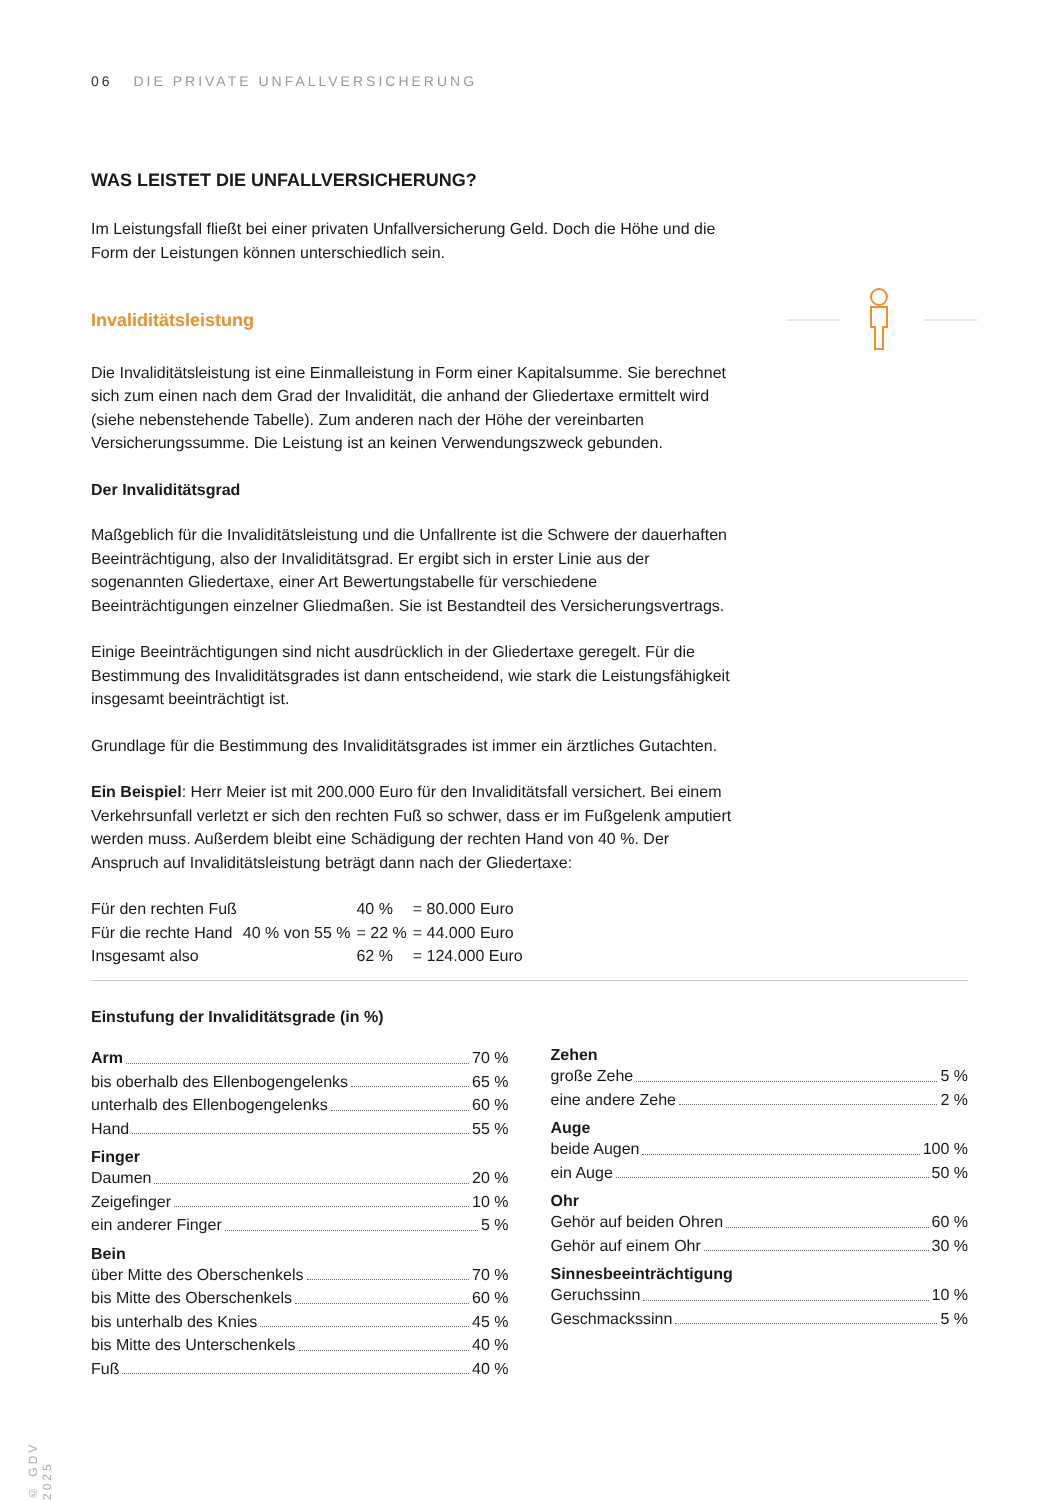06 DIE PRIVATE UNFALLVERSICHERUNG
WAS LEISTET DIE UNFALLVERSICHERUNG?
Im Leistungsfall fließt bei einer privaten Unfallversicherung Geld. Doch die Höhe und die Form der Leistungen können unterschiedlich sein.
Invaliditätsleistung
Die Invaliditätsleistung ist eine Einmalleistung in Form einer Kapitalsumme. Sie berechnet sich zum einen nach dem Grad der Invalidität, die anhand der Gliedertaxe ermittelt wird (siehe nebenstehende Tabelle). Zum anderen nach der Höhe der vereinbarten Versicherungssumme. Die Leistung ist an keinen Verwendungszweck gebunden.
Der Invaliditätsgrad
Maßgeblich für die Invaliditätsleistung und die Unfallrente ist die Schwere der dauerhaften Beeinträchtigung, also der Invaliditätsgrad. Er ergibt sich in erster Linie aus der sogenannten Gliedertaxe, einer Art Bewertungstabelle für verschiedene Beeinträchtigungen einzelner Gliedmaßen. Sie ist Bestandteil des Versicherungsvertrags.
Einige Beeinträchtigungen sind nicht ausdrücklich in der Gliedertaxe geregelt. Für die Bestimmung des Invaliditätsgrades ist dann entscheidend, wie stark die Leistungsfähigkeit insgesamt beeinträchtigt ist.
Grundlage für die Bestimmung des Invaliditätsgrades ist immer ein ärztliches Gutachten.
Ein Beispiel: Herr Meier ist mit 200.000 Euro für den Invaliditätsfall versichert. Bei einem Verkehrsunfall verletzt er sich den rechten Fuß so schwer, dass er im Fußgelenk amputiert werden muss. Außerdem bleibt eine Schädigung der rechten Hand von 40 %. Der Anspruch auf Invaliditätsleistung beträgt dann nach der Gliedertaxe:
| Für den rechten Fuß | | 40 % | = 80.000 Euro |
| Für die rechte Hand | 40 % von 55 % | = 22 % | = 44.000 Euro |
| Insgesamt also | | 62 % | = 124.000 Euro |
Einstufung der Invaliditätsgrade (in %)
Arm 70 %
bis oberhalb des Ellenbogengelenks 65 %
unterhalb des Ellenbogengelenks 60 %
Hand 55 %
Finger
Daumen 20 %
Zeigefinger 10 %
ein anderer Finger 5 %
Bein
über Mitte des Oberschenkels 70 %
bis Mitte des Oberschenkels 60 %
bis unterhalb des Knies 45 %
bis Mitte des Unterschenkels 40 %
Fuß 40 %
Zehen
große Zehe 5 %
eine andere Zehe 2 %
Auge
beide Augen 100 %
ein Auge 50 %
Ohr
Gehör auf beiden Ohren 60 %
Gehör auf einem Ohr 30 %
Sinnesbeeinträchtigung
Geruchssinn 10 %
Geschmackssinn 5 %
© GDV 2025